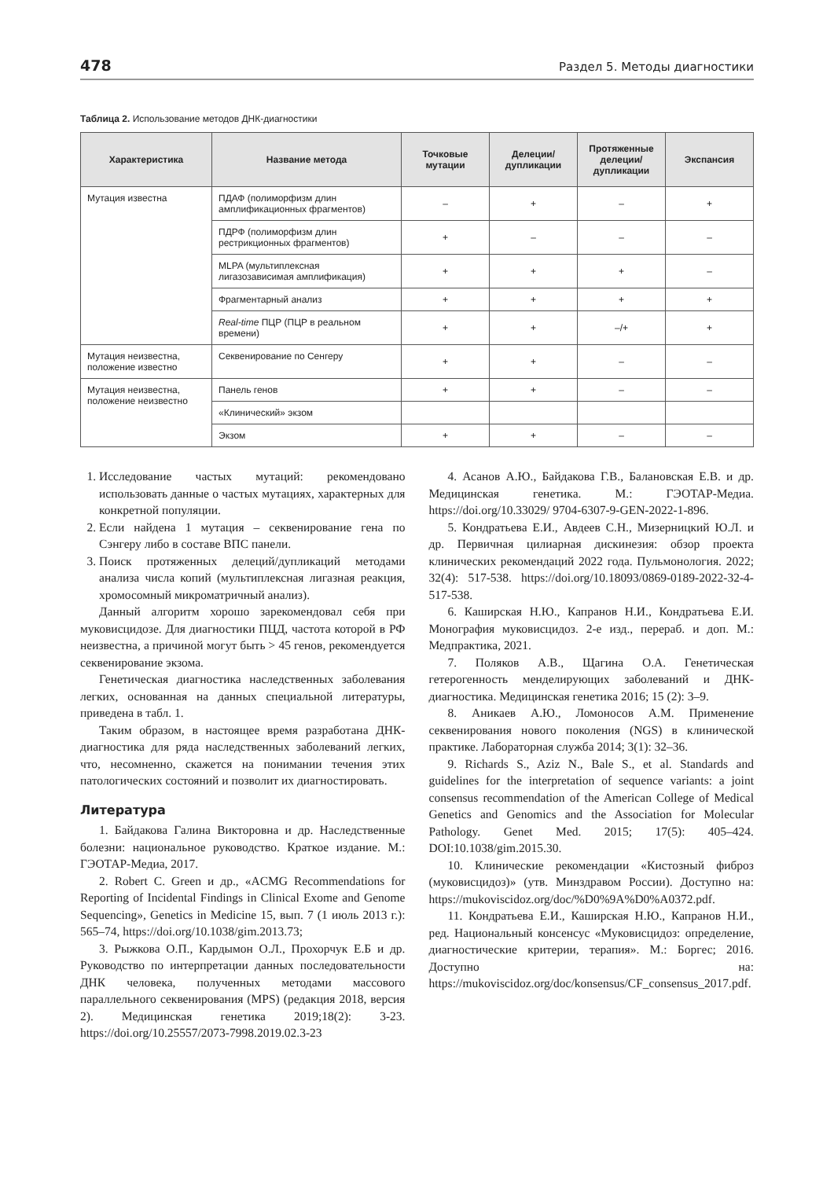478 Раздел 5. Методы диагностики
Таблица 2. Использование методов ДНК-диагностики
| Характеристика | Название метода | Точковые мутации | Делеции/ дупликации | Протяженные делеции/ дупликации | Экспансия |
| --- | --- | --- | --- | --- | --- |
| Мутация известна | ПДАФ (полиморфизм длин амплификационных фрагментов) | – | + | – | + |
| | ПДРФ (полиморфизм длин рестрикционных фрагментов) | + | – | – | – |
| | MLPA (мультиплексная лигазозависимая амплификация) | + | + | + | – |
| | Фрагментарный анализ | + | + | + | + |
| | Real-time ПЦР (ПЦР в реальном времени) | + | + | –/+ | + |
| Мутация неизвестна, положение известно | Секвенирование по Сенгеру | + | + | – | – |
| Мутация неизвестна, положение неизвестно | Панель генов | + | + | – | – |
| | «Клинический» экзом | | | | |
| | Экзом | + | + | – | – |
1. Исследование частых мутаций: рекомендовано использовать данные о частых мутациях, характерных для конкретной популяции.
2. Если найдена 1 мутация – секвенирование гена по Сэнгеру либо в составе ВПС панели.
3. Поиск протяженных делеций/дупликаций методами анализа числа копий (мультиплексная лигазная реакция, хромосомный микроматричный анализ).
Данный алгоритм хорошо зарекомендовал себя при муковисцидозе. Для диагностики ПЦД, частота которой в РФ неизвестна, а причиной могут быть > 45 генов, рекомендуется секвенирование экзома.
Генетическая диагностика наследственных заболевания легких, основанная на данных специальной литературы, приведена в табл. 1.
Таким образом, в настоящее время разработана ДНК-диагностика для ряда наследственных заболеваний легких, что, несомненно, скажется на понимании течения этих патологических состояний и позволит их диагностировать.
Литература
1. Байдакова Галина Викторовна и др. Наследственные болезни: национальное руководство. Краткое издание. М.: ГЭОТАР-Медиа, 2017.
2. Robert C. Green и др., «ACMG Recommendations for Reporting of Incidental Findings in Clinical Exome and Genome Sequencing», Genetics in Medicine 15, вып. 7 (1 июль 2013 г.): 565–74, https://doi.org/10.1038/gim.2013.73;
3. Рыжкова О.П., Кардымон О.Л., Прохорчук Е.Б и др. Руководство по интерпретации данных последовательности ДНК человека, полученных методами массового параллельного секвенирования (MPS) (редакция 2018, версия 2). Медицинская генетика 2019;18(2): 3-23. https://doi.org/10.25557/2073-7998.2019.02.3-23
4. Асанов А.Ю., Байдакова Г.В., Балановская Е.В. и др. Медицинская генетика. М.: ГЭОТАР-Медиа. https://doi.org/10.33029/ 9704-6307-9-GEN-2022-1-896.
5. Кондратьева Е.И., Авдеев С.Н., Мизерницкий Ю.Л. и др. Первичная цилиарная дискинезия: обзор проекта клинических рекомендаций 2022 года. Пульмонология. 2022; 32(4): 517-538. https://doi.org/10.18093/0869-0189-2022-32-4-517-538.
6. Каширская Н.Ю., Капранов Н.И., Кондратьева Е.И. Монография муковисцидоз. 2-е изд., перераб. и доп. М.: Медпрактика, 2021.
7. Поляков А.В., Щагина О.А. Генетическая гетерогенность менделирующих заболеваний и ДНК-диагностика. Медицинская генетика 2016; 15 (2): 3–9.
8. Аникаев А.Ю., Ломоносов А.М. Применение секвенирования нового поколения (NGS) в клинической практике. Лабораторная служба 2014; 3(1): 32–36.
9. Richards S., Aziz N., Bale S., et al. Standards and guidelines for the interpretation of sequence variants: a joint consensus recommendation of the American College of Medical Genetics and Genomics and the Association for Molecular Pathology. Genet Med. 2015; 17(5): 405–424. DOI:10.1038/gim.2015.30.
10. Клинические рекомендации «Кистозный фиброз (муковисцидоз)» (утв. Минздравом России). Доступно на: https://mukoviscidoz.org/doc/%D0%9A%D0%A0372.pdf.
11. Кондратьева Е.И., Каширская Н.Ю., Капранов Н.И., ред. Национальный консенсус «Муковисцидоз: определение, диагностические критерии, терапия». М.: Боргес; 2016. Доступно на: https://mukoviscidoz.org/doc/konsensus/CF_consensus_2017.pdf.